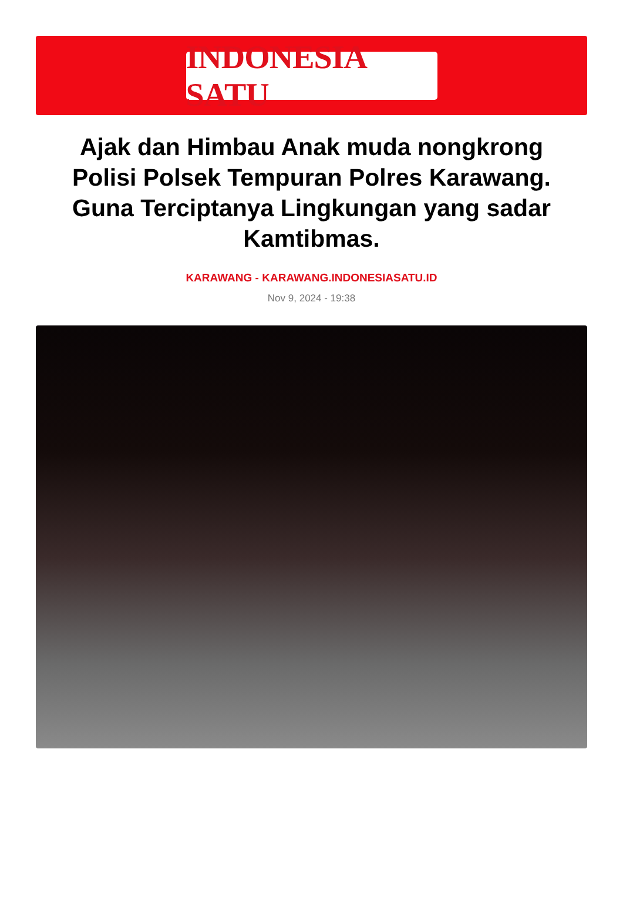INDONESIA SATU
Ajak dan Himbau Anak muda nongkrong Polisi Polsek Tempuran Polres Karawang. Guna Terciptanya Lingkungan yang sadar Kamtibmas.
KARAWANG - KARAWANG.INDONESIASATU.ID
Nov 9, 2024 - 19:38